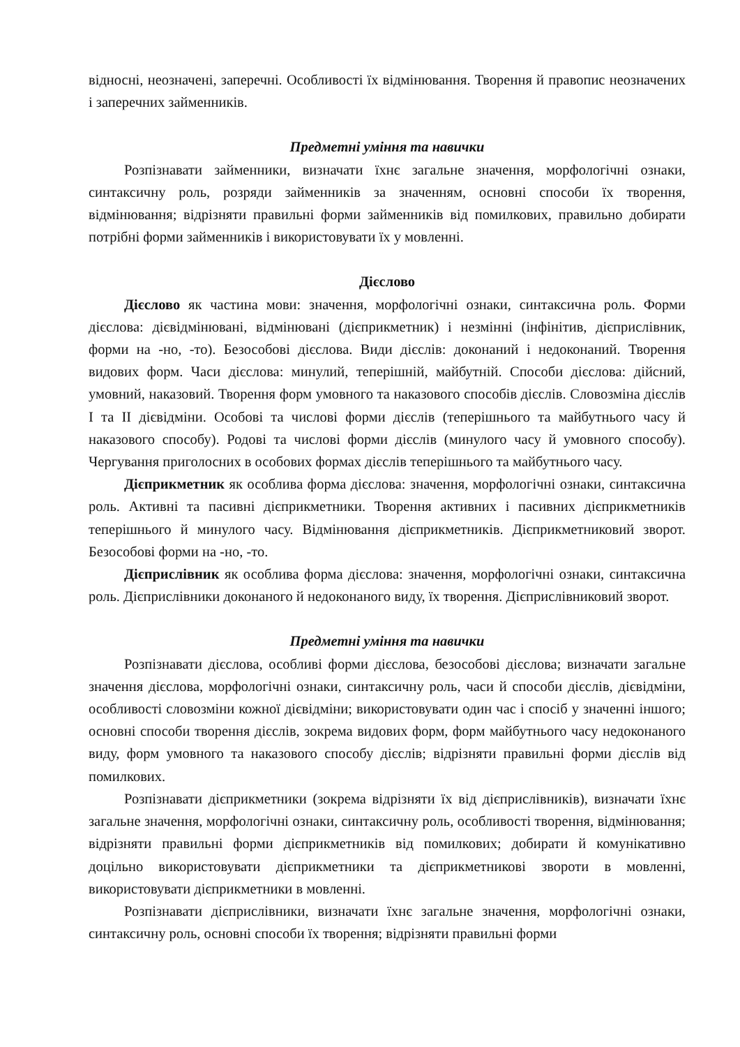відносні, неозначені, заперечні. Особливості їх відмінювання. Творення й правопис неозначених і заперечних займенників.
Предметні уміння та навички
Розпізнавати займенники, визначати їхнє загальне значення, морфологічні ознаки, синтаксичну роль, розряди займенників за значенням, основні способи їх творення, відмінювання; відрізняти правильні форми займенників від помилкових, правильно добирати потрібні форми займенників і використовувати їх у мовленні.
Дієслово
Дієслово як частина мови: значення, морфологічні ознаки, синтаксична роль. Форми дієслова: дієвідмінювані, відмінювані (дієприкметник) і незмінні (інфінітив, дієприслівник, форми на -но, -то). Безособові дієслова. Види дієслів: доконаний і недоконаний. Творення видових форм. Часи дієслова: минулий, теперішній, майбутній. Способи дієслова: дійсний, умовний, наказовий. Творення форм умовного та наказового способів дієслів. Словозміна дієслів І та ІІ дієвідміни. Особові та числові форми дієслів (теперішнього та майбутнього часу й наказового способу). Родові та числові форми дієслів (минулого часу й умовного способу). Чергування приголосних в особових формах дієслів теперішнього та майбутнього часу.
Дієприкметник як особлива форма дієслова: значення, морфологічні ознаки, синтаксична роль. Активні та пасивні дієприкметники. Творення активних і пасивних дієприкметників теперішнього й минулого часу. Відмінювання дієприкметників. Дієприкметниковий зворот. Безособові форми на -но, -то.
Дієприслівник як особлива форма дієслова: значення, морфологічні ознаки, синтаксична роль. Дієприслівники доконаного й недоконаного виду, їх творення. Дієприслівниковий зворот.
Предметні уміння та навички
Розпізнавати дієслова, особливі форми дієслова, безособові дієслова; визначати загальне значення дієслова, морфологічні ознаки, синтаксичну роль, часи й способи дієслів, дієвідміни, особливості словозміни кожної дієвідміни; використовувати один час і спосіб у значенні іншого; основні способи творення дієслів, зокрема видових форм, форм майбутнього часу недоконаного виду, форм умовного та наказового способу дієслів; відрізняти правильні форми дієслів від помилкових.
Розпізнавати дієприкметники (зокрема відрізняти їх від дієприслівників), визначати їхнє загальне значення, морфологічні ознаки, синтаксичну роль, особливості творення, відмінювання; відрізняти правильні форми дієприкметників від помилкових; добирати й комунікативно доцільно використовувати дієприкметники та дієприкметникові звороти в мовленні, використовувати дієприкметники в мовленні.
Розпізнавати дієприслівники, визначати їхнє загальне значення, морфологічні ознаки, синтаксичну роль, основні способи їх творення; відрізняти правильні форми